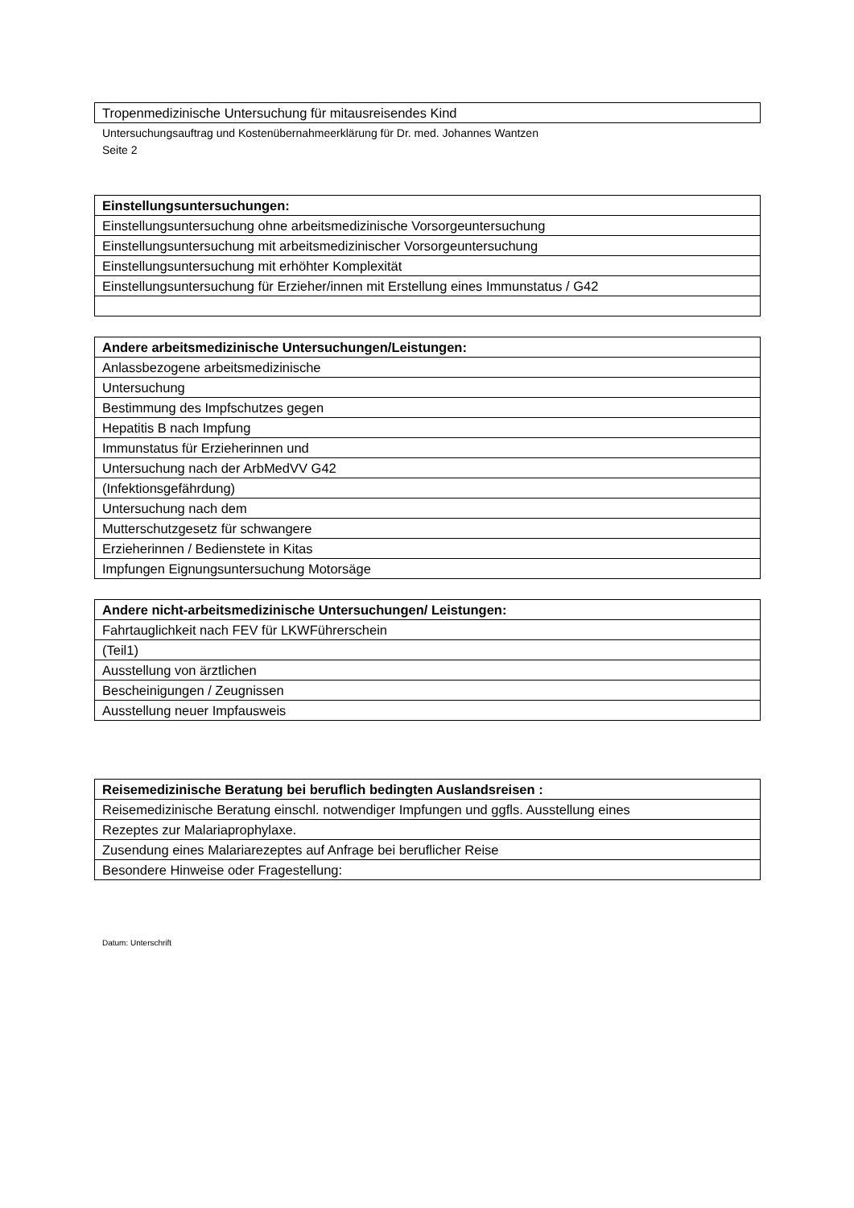| Tropenmedizinische Untersuchung für mitausreisendes Kind |
Untersuchungsauftrag und Kostenübernahmeerklärung für Dr. med. Johannes Wantzen
Seite 2
| Einstellungsuntersuchungen: |
| Einstellungsuntersuchung ohne arbeitsmedizinische Vorsorgeuntersuchung |
| Einstellungsuntersuchung mit arbeitsmedizinischer Vorsorgeuntersuchung |
| Einstellungsuntersuchung mit erhöhter Komplexität |
| Einstellungsuntersuchung für Erzieher/innen mit Erstellung eines Immunstatus / G42 |
| Andere arbeitsmedizinische Untersuchungen/Leistungen: |
| Anlassbezogene arbeitsmedizinische |
| Untersuchung |
| Bestimmung des Impfschutzes gegen |
| Hepatitis B nach Impfung |
| Immunstatus für Erzieherinnen und |
| Untersuchung nach der ArbMedVV G42 |
| (Infektionsgefährdung) |
| Untersuchung nach dem |
| Mutterschutzgesetz für schwangere |
| Erzieherinnen / Bedienstete in Kitas |
| Impfungen Eignungsuntersuchung Motorsäge |
| Andere nicht-arbeitsmedizinische Untersuchungen/ Leistungen: |
| Fahrtauglichkeit nach FEV für LKWFührerschein |
| (Teil1) |
| Ausstellung von ärztlichen |
| Bescheinigungen / Zeugnissen |
| Ausstellung neuer Impfausweis |
| Reisemedizinische Beratung bei beruflich bedingten Auslandsreisen : |
| Reisemedizinische Beratung einschl. notwendiger Impfungen und ggfls. Ausstellung eines |
| Rezeptes zur Malariaprophylaxe. |
| Zusendung eines Malariarezeptes auf Anfrage bei beruflicher Reise |
| Besondere Hinweise oder Fragestellung: |
Datum: Unterschrift